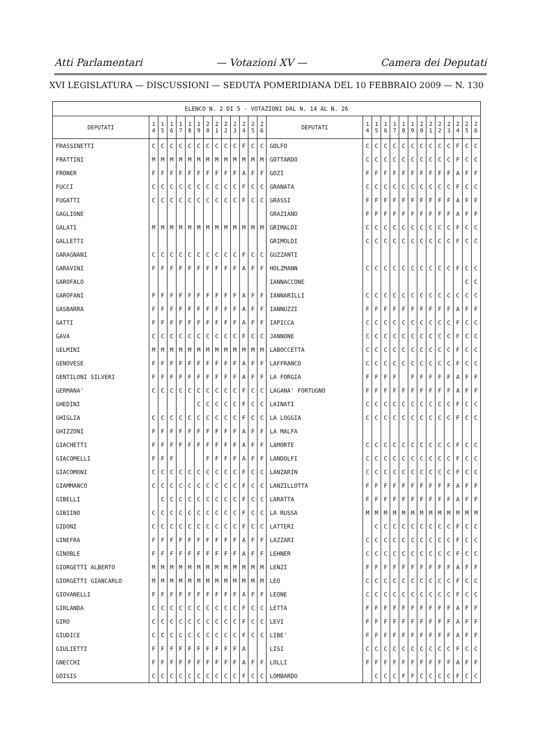Atti Parlamentari — Votazioni XV — Camera dei Deputati
XVI LEGISLATURA — DISCUSSIONI — SEDUTA POMERIDIANA DEL 10 FEBBRAIO 2009 — N. 130
| ELENCO N. 2 DI 5 - VOTAZIONI DAL N. 14 AL N. 26 | | | | | | | | | | | | | | | | | | | | | | | | | | | |
| DEPUTATI | 1 4 | 1 5 | 1 6 | 1 7 | 1 8 | 1 9 | 2 0 | 2 1 | 2 2 | 2 3 | 2 4 | 2 5 | 2 6 | DEPUTATI | 1 4 | 1 5 | 1 6 | 1 7 | 1 8 | 1 9 | 2 0 | 2 1 | 2 2 | 2 3 | 2 4 | 2 5 | 2 6 |
| FRASSINETTI | C | C | C | C | C | C | C | C | C | C | F | C | C | GOLFO | C | C | C | C | C | C | C | C | C | C | F | C | C |
| FRATTINI | M | M | M | M | M | M | M | M | M | M | M | M | M | GOTTARDO | C | C | C | C | C | C | C | C | C | C | F | C | C |
| FRONER | F | F | F | F | F | F | F | F | F | F | A | F | F | GOZI | F | F | F | F | F | F | F | F | F | F | A | F | F |
| FUCCI | C | C | C | C | C | C | C | C | C | C | F | C | C | GRANATA | C | C | C | C | C | C | C | C | C | C | F | C | C |
| FUGATTI | C | C | C | C | C | C | C | C | C | C | F | C | C | GRASSI | F | F | F | F | F | F | F | F | F | F | A | F | F |
| GAGLIONE | | | | | | | | | | | | | | GRAZIANO | F | F | F | F | F | F | F | F | F | F | A | F | F |
| GALATI | M | M | M | M | M | M | M | M | M | M | M | M | M | GRIMALDI | C | C | C | C | C | C | C | C | C | C | F | C | C |
| GALLETTI | | | | | | | | | | | | | | GRIMOLDI | C | C | C | C | C | C | C | C | C | C | F | C | C |
| GARAGNANI | C | C | C | C | C | C | C | C | C | C | F | C | C | GUZZANTI | | | | | | | | | | | | | |
| GARAVINI | F | F | F | F | F | F | F | F | F | F | A | F | F | HOLZMANN | C | C | C | C | C | C | C | C | C | C | F | C | C |
| GAROFALO | | | | | | | | | | | | | | IANNACCONE | | | | | | | | | | | | C | C |
| GAROFANI | F | F | F | F | F | F | F | F | F | F | A | F | F | IANNARILLI | C | C | C | C | C | C | C | C | C | C | C | C | C |
| GASBARRA | F | F | F | F | F | F | F | F | F | F | A | F | F | IANNUZZI | F | F | F | F | F | F | F | F | F | F | A | F | F |
| GATTI | F | F | F | F | F | F | F | F | F | F | A | F | F | IAPICCA | C | C | C | C | C | C | C | C | C | C | F | C | C |
| GAVA | C | C | C | C | C | C | C | C | C | C | F | C | C | JANNONE | C | C | C | C | C | C | C | C | C | C | F | C | C |
| GELMINI | M | M | M | M | M | M | M | M | M | M | M | M | M | LABOCCETTA | C | C | C | C | C | C | C | C | C | C | F | C | C |
| GENOVESE | F | F | F | F | F | F | F | F | F | F | A | F | F | LAFFRANCO | C | C | C | C | C | C | C | C | C | C | F | C | C |
| GENTILONI SILVERI | F | F | F | F | F | F | F | F | F | F | A | F | F | LA FORGIA | F | F | F | F | | F | F | F | F | F | A | F | F |
| GERMANA' | C | C | C | C | C | C | C | C | C | C | F | C | C | LAGANA' FORTUGNO | F | F | F | F | F | F | F | F | F | F | A | F | F |
| GHEDINI | | | | | | C | C | C | C | C | F | C | C | LAINATI | C | C | C | C | C | C | C | C | C | C | F | C | C |
| GHIGLIA | C | C | C | C | C | C | C | C | C | C | F | C | C | LA LOGGIA | C | C | C | C | C | C | C | C | C | C | F | C | C |
| GHIZZONI | F | F | F | F | F | F | F | F | F | F | A | F | F | LA MALFA | | | | | | | | | | | | | |
| GIACHETTI | F | F | F | F | F | F | F | F | F | F | A | F | F | LAMORTE | C | C | C | C | C | C | C | C | C | C | F | C | C |
| GIACOMELLI | F | F | F | | | | F | F | F | F | A | F | F | LANDOLFI | C | C | C | C | C | C | C | C | C | C | F | C | C |
| GIACOMONI | C | C | C | C | C | C | C | C | C | C | F | C | C | LANZARIN | C | C | C | C | C | C | C | C | C | C | F | C | C |
| GIAMMANCO | C | C | C | C | C | C | C | C | C | C | F | C | C | LANZILLOTTA | F | F | F | F | F | F | F | F | F | F | A | F | F |
| GIBELLI | | C | C | C | C | C | C | C | C | C | F | C | C | LARATTA | F | F | F | F | F | F | F | F | F | F | A | F | F |
| GIBIINO | C | C | C | C | C | C | C | C | C | C | F | C | C | LA RUSSA | M | M | M | M | M | M | M | M | M | M | M | M | M |
| GIDONI | C | C | C | C | C | C | C | C | C | C | F | C | C | LATTERI | | C | C | C | C | C | C | C | C | C | F | C | C |
| GINEFRA | F | F | F | F | F | F | F | F | F | F | A | F | F | LAZZARI | C | C | C | C | C | C | C | C | C | C | F | C | C |
| GINOBLE | F | F | F | F | F | F | F | F | F | F | A | F | F | LEHNER | C | C | C | C | C | C | C | C | C | C | F | C | C |
| GIORGETTI ALBERTO | M | M | M | M | M | M | M | M | M | M | M | M | M | LENZI | F | F | F | F | F | F | F | F | F | F | A | F | F |
| GIORGETTI GIANCARLO | M | M | M | M | M | M | M | M | M | M | M | M | M | LEO | C | C | C | C | C | C | C | C | C | C | F | C | C |
| GIOVANELLI | F | F | F | F | F | F | F | F | F | F | A | F | F | LEONE | C | C | C | C | C | C | C | C | C | C | F | C | C |
| GIRLANDA | C | C | C | C | C | C | C | C | C | C | F | C | C | LETTA | F | F | F | F | F | F | F | F | F | F | A | F | F |
| GIRO | C | C | C | C | C | C | C | C | C | C | F | C | C | LEVI | F | F | F | F | F | F | F | F | F | F | A | F | F |
| GIUDICE | C | C | C | C | C | C | C | C | C | C | F | C | C | LIBE' | F | F | F | F | F | F | F | F | F | F | A | F | F |
| GIULIETTI | F | F | F | F | F | F | F | F | F | F | A | | | LISI | C | C | C | C | C | C | C | C | C | C | F | C | C |
| GNECCHI | F | F | F | F | F | F | F | F | F | F | A | F | F | LOLLI | F | F | F | F | F | F | F | F | F | F | A | F | F |
| GOISIS | C | C | C | C | C | C | C | C | C | C | F | C | C | LOMBARDO | | C | C | C | F | F | C | C | C | C | F | C | C |